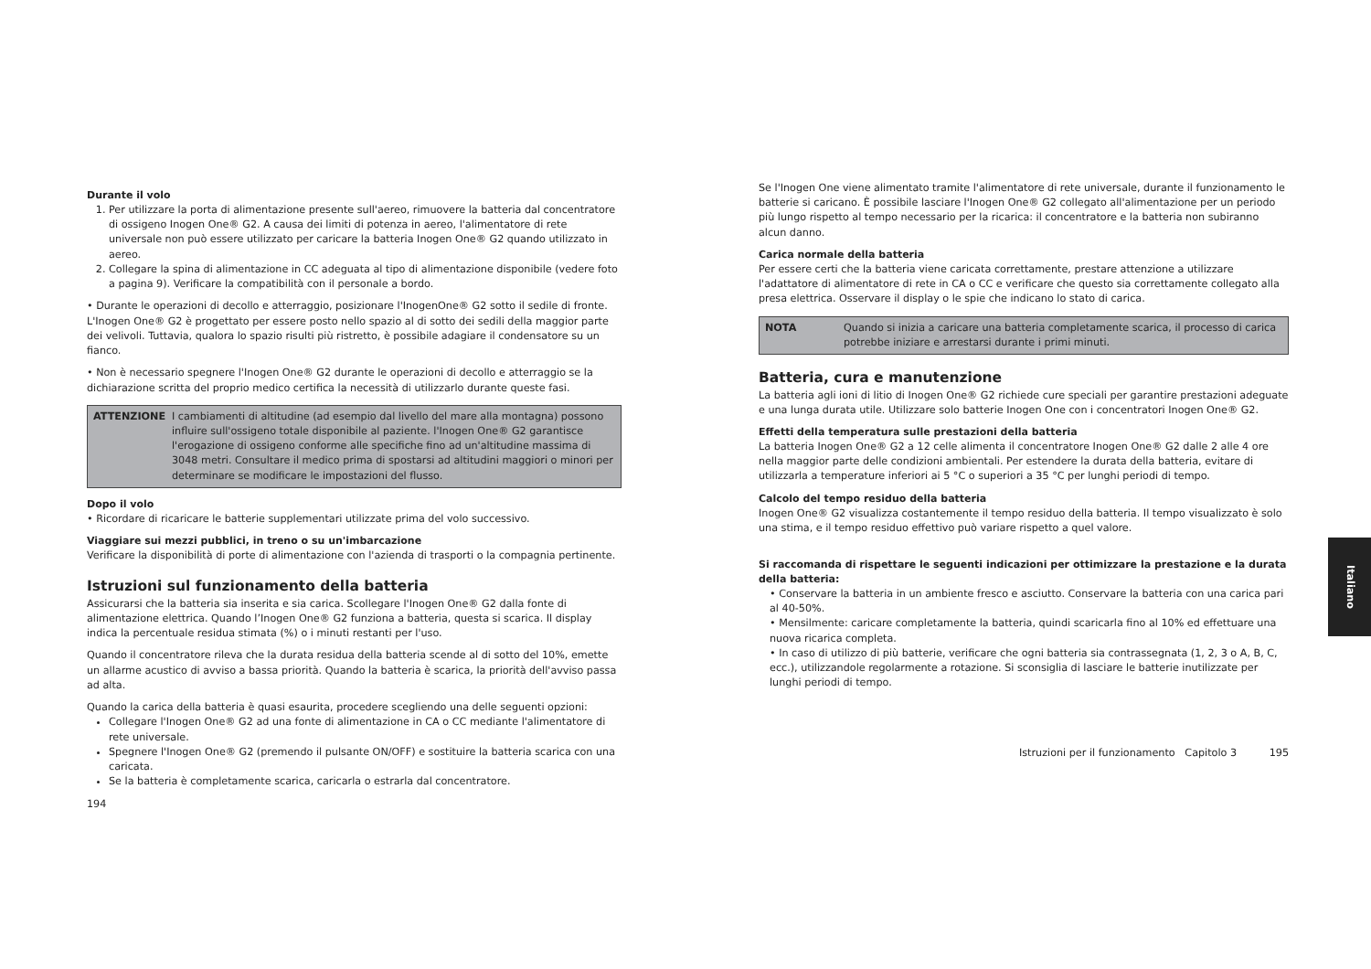Durante il volo
1. Per utilizzare la porta di alimentazione presente sull'aereo, rimuovere la batteria dal concentratore di ossigeno Inogen One® G2. A causa dei limiti di potenza in aereo, l'alimentatore di rete universale non può essere utilizzato per caricare la batteria Inogen One® G2 quando utilizzato in aereo.
2. Collegare la spina di alimentazione in CC adeguata al tipo di alimentazione disponibile (vedere foto a pagina 9). Verificare la compatibilità con il personale a bordo.
• Durante le operazioni di decollo e atterraggio, posizionare l'InogenOne® G2 sotto il sedile di fronte. L'Inogen One® G2 è progettato per essere posto nello spazio al di sotto dei sedili della maggior parte dei velivoli. Tuttavia, qualora lo spazio risulti più ristretto, è possibile adagiare il condensatore su un fianco.
• Non è necessario spegnere l'Inogen One® G2 durante le operazioni di decollo e atterraggio se la dichiarazione scritta del proprio medico certifica la necessità di utilizzarlo durante queste fasi.
ATTENZIONE I cambiamenti di altitudine (ad esempio dal livello del mare alla montagna) possono influire sull'ossigeno totale disponibile al paziente. l'Inogen One® G2 garantisce l'erogazione di ossigeno conforme alle specifiche fino ad un'altitudine massima di 3048 metri. Consultare il medico prima di spostarsi ad altitudini maggiori o minori per determinare se modificare le impostazioni del flusso.
Dopo il volo
• Ricordare di ricaricare le batterie supplementari utilizzate prima del volo successivo.
Viaggiare sui mezzi pubblici, in treno o su un'imbarcazione
Verificare la disponibilità di porte di alimentazione con l'azienda di trasporti o la compagnia pertinente.
Istruzioni sul funzionamento della batteria
Assicurarsi che la batteria sia inserita e sia carica. Scollegare l'Inogen One® G2 dalla fonte di alimentazione elettrica. Quando l’Inogen One® G2 funziona a batteria, questa si scarica. Il display indica la percentuale residua stimata (%) o i minuti restanti per l'uso.
Quando il concentratore rileva che la durata residua della batteria scende al di sotto del 10%, emette un allarme acustico di avviso a bassa priorità. Quando la batteria è scarica, la priorità dell'avviso passa ad alta.
Quando la carica della batteria è quasi esaurita, procedere scegliendo una delle seguenti opzioni:
Collegare l'Inogen One® G2 ad una fonte di alimentazione in CA o CC mediante l'alimentatore di rete universale.
Spegnere l'Inogen One® G2 (premendo il pulsante ON/OFF) e sostituire la batteria scarica con una caricata.
Se la batteria è completamente scarica, caricarla o estrarla dal concentratore.
194
Se l'Inogen One viene alimentato tramite l'alimentatore di rete universale, durante il funzionamento le batterie si caricano. È possibile lasciare l'Inogen One® G2 collegato all'alimentazione per un periodo più lungo rispetto al tempo necessario per la ricarica: il concentratore e la batteria non subiranno alcun danno.
Carica normale della batteria
Per essere certi che la batteria viene caricata correttamente, prestare attenzione a utilizzare l'adattatore di alimentatore di rete in CA o CC e verificare che questo sia correttamente collegato alla presa elettrica. Osservare il display o le spie che indicano lo stato di carica.
NOTA Quando si inizia a caricare una batteria completamente scarica, il processo di carica potrebbe iniziare e arrestarsi durante i primi minuti.
Batteria, cura e manutenzione
La batteria agli ioni di litio di Inogen One® G2 richiede cure speciali per garantire prestazioni adeguate e una lunga durata utile. Utilizzare solo batterie Inogen One con i concentratori Inogen One® G2.
Effetti della temperatura sulle prestazioni della batteria
La batteria Inogen One® G2 a 12 celle alimenta il concentratore Inogen One® G2 dalle 2 alle 4 ore nella maggior parte delle condizioni ambientali. Per estendere la durata della batteria, evitare di utilizzarla a temperature inferiori ai 5 °C o superiori a 35 °C per lunghi periodi di tempo.
Calcolo del tempo residuo della batteria
Inogen One® G2 visualizza costantemente il tempo residuo della batteria. Il tempo visualizzato è solo una stima, e il tempo residuo effettivo può variare rispetto a quel valore.
Si raccomanda di rispettare le seguenti indicazioni per ottimizzare la prestazione e la durata della batteria:
• Conservare la batteria in un ambiente fresco e asciutto. Conservare la batteria con una carica pari al 40-50%.
• Mensilmente: caricare completamente la batteria, quindi scaricarla fino al 10% ed effettuare una nuova ricarica completa.
• In caso di utilizzo di più batterie, verificare che ogni batteria sia contrassegnata (1, 2, 3 o A, B, C, ecc.), utilizzandole regolarmente a rotazione. Si sconsiglia di lasciare le batterie inutilizzate per lunghi periodi di tempo.
Istruzioni per il funzionamento Capitolo 3 195
Italiano